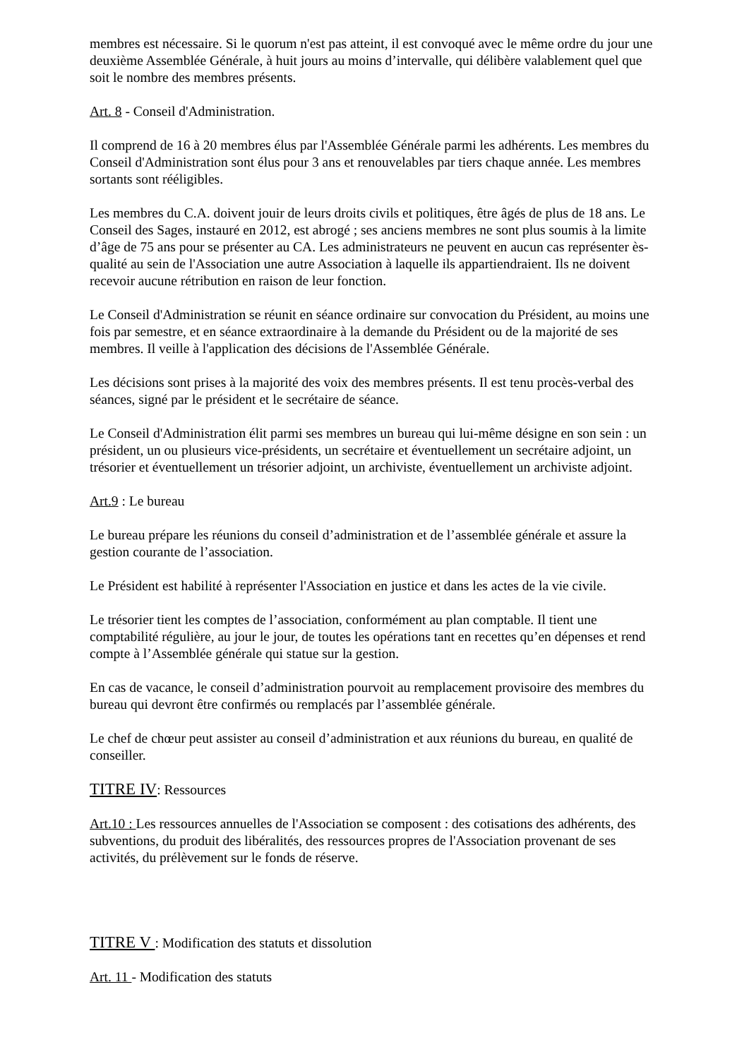membres est nécessaire. Si le quorum n'est pas atteint, il est convoqué avec le même ordre du jour une deuxième Assemblée Générale, à huit jours au moins d’intervalle, qui délibère valablement quel que soit le nombre des membres présents.
Art. 8 - Conseil d'Administration.
Il comprend de 16 à 20 membres élus par l'Assemblée Générale parmi les adhérents. Les membres du Conseil d'Administration sont élus pour 3 ans et renouvelables par tiers chaque année. Les membres sortants sont rééligibles.
Les membres du C.A. doivent jouir de leurs droits civils et politiques, être âgés de plus de 18 ans. Le Conseil des Sages, instauré en 2012, est abrogé ; ses anciens membres ne sont plus soumis à la limite d’âge de 75 ans pour se présenter au CA. Les administrateurs ne peuvent en aucun cas représenter ès-qualité au sein de l'Association une autre Association à laquelle ils appartiendraient. Ils ne doivent recevoir aucune rétribution en raison de leur fonction.
Le Conseil d'Administration se réunit en séance ordinaire sur convocation du Président, au moins une fois par semestre, et en séance extraordinaire à la demande du Président ou de la majorité de ses membres. Il veille à l'application des décisions de l'Assemblée Générale.
Les décisions sont prises à la majorité des voix des membres présents. Il est tenu procès-verbal des séances, signé par le président et le secrétaire de séance.
Le Conseil d'Administration élit parmi ses membres un bureau qui lui-même désigne en son sein : un président, un ou plusieurs vice-présidents, un secrétaire et éventuellement un secrétaire adjoint, un trésorier et éventuellement un trésorier adjoint, un archiviste, éventuellement un archiviste adjoint.
Art.9 : Le bureau
Le bureau prépare les réunions du conseil d’administration et de l’assemblée générale et assure la gestion courante de l’association.
Le Président est habilité à représenter l'Association en justice et dans les actes de la vie civile.
Le trésorier tient les comptes de l’association, conformément au plan comptable. Il tient une comptabilité régulière, au jour le jour, de toutes les opérations tant en recettes qu’en dépenses et rend compte à l’Assemblée générale qui statue sur la gestion.
En cas de vacance, le conseil d’administration pourvoit au remplacement provisoire des membres du bureau qui devront être confirmés ou remplacés par l’assemblée générale.
Le chef de chœur peut assister au conseil d’administration et aux réunions du bureau, en qualité de conseiller.
TITRE IV: Ressources
Art.10 : Les ressources annuelles de l'Association se composent : des cotisations des adhérents, des subventions, du produit des libéralités, des ressources propres de l'Association provenant de ses activités, du prélèvement sur le fonds de réserve.
TITRE V : Modification des statuts et dissolution
Art. 11 - Modification des statuts